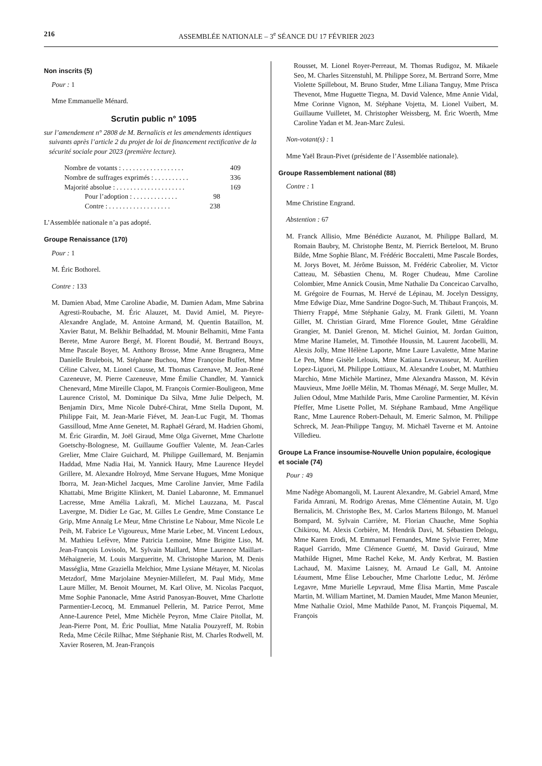216 ASSEMBLÉE NATIONALE – 3<sup>e</sup> SÉANCE DU 17 FÉVRIER 2023
Non inscrits (5)
Pour : 1
Mme Emmanuelle Ménard.
Scrutin public n° 1095
sur l’amendement n° 2808 de M. Bernalicis et les amendements identiques suivants après l’article 2 du projet de loi de financement rectificative de la sécurité sociale pour 2023 (première lecture).
Nombre de votants : . . . . . . . . . . . . . . . . . . 409
Nombre de suffrages exprimés : . . . . . . . . . . 336
Majorité absolue : . . . . . . . . . . . . . . . . . . . . 169
Pour l’adoption : . . . . . . . . . . . . . 98
Contre : . . . . . . . . . . . . . . . . . . 238
L’Assemblée nationale n’a pas adopté.
Groupe Renaissance (170)
Pour : 1
M. Éric Bothorel.
Contre : 133
M. Damien Abad, Mme Caroline Abadie, M. Damien Adam, Mme Sabrina Agresti-Roubache, M. Éric Alauzet, M. David Amiel, M. Pieyre-Alexandre Anglade, M. Antoine Armand, M. Quentin Bataillon, M. Xavier Batut, M. Belkhir Belhaddad, M. Mounir Belhamiti, Mme Fanta Berete, Mme Aurore Bergé, M. Florent Boudié, M. Bertrand Bouyx, Mme Pascale Boyer, M. Anthony Brosse, Mme Anne Brugnera, Mme Danielle Brulebois, M. Stéphane Buchou, Mme Françoise Buffet, Mme Céline Calvez, M. Lionel Causse, M. Thomas Cazenave, M. Jean-René Cazeneuve, M. Pierre Cazeneuve, Mme Émilie Chandler, M. Yannick Chenevard, Mme Mireille Clapot, M. François Cormier-Bouligeon, Mme Laurence Cristol, M. Dominique Da Silva, Mme Julie Delpech, M. Benjamin Dirx, Mme Nicole Dubré-Chirat, Mme Stella Dupont, M. Philippe Fait, M. Jean-Marie Fiévet, M. Jean-Luc Fugit, M. Thomas Gassilloud, Mme Anne Genetet, M. Raphaël Gérard, M. Hadrien Ghomi, M. Éric Girardin, M. Joël Giraud, Mme Olga Givernet, Mme Charlotte Goetschy-Bolognese, M. Guillaume Gouffier Valente, M. Jean-Carles Grelier, Mme Claire Guichard, M. Philippe Guillemard, M. Benjamin Haddad, Mme Nadia Hai, M. Yannick Haury, Mme Laurence Heydel Grillere, M. Alexandre Holroyd, Mme Servane Hugues, Mme Monique Iborra, M. Jean-Michel Jacques, Mme Caroline Janvier, Mme Fadila Khattabi, Mme Brigitte Klinkert, M. Daniel Labaronne, M. Emmanuel Lacresse, Mme Amélia Lakrafi, M. Michel Lauzzana, M. Pascal Lavergne, M. Didier Le Gac, M. Gilles Le Gendre, Mme Constance Le Grip, Mme Annaïg Le Meur, Mme Christine Le Nabour, Mme Nicole Le Peih, M. Fabrice Le Vigoureux, Mme Marie Lebec, M. Vincent Ledoux, M. Mathieu Lefèvre, Mme Patricia Lemoine, Mme Brigitte Liso, M. Jean-François Lovisolo, M. Sylvain Maillard, Mme Laurence Maillart-Méhaignerie, M. Louis Margueritte, M. Christophe Marion, M. Denis Masséglia, Mme Graziella Melchior, Mme Lysiane Métayer, M. Nicolas Metzdorf, Mme Marjolaine Meynier-Millefert, M. Paul Midy, Mme Laure Miller, M. Benoit Mournet, M. Karl Olive, M. Nicolas Pacquot, Mme Sophie Panonacle, Mme Astrid Panosyan-Bouvet, Mme Charlotte Parmentier-Lecocq, M. Emmanuel Pellerin, M. Patrice Perrot, Mme Anne-Laurence Petel, Mme Michèle Peyron, Mme Claire Pitollat, M. Jean-Pierre Pont, M. Éric Poulliat, Mme Natalia Pouzyreff, M. Robin Reda, Mme Cécile Rilhac, Mme Stéphanie Rist, M. Charles Rodwell, M. Xavier Roseren, M. Jean-François
Rousset, M. Lionel Royer-Perreaut, M. Thomas Rudigoz, M. Mikaele Seo, M. Charles Sitzenstuhl, M. Philippe Sorez, M. Bertrand Sorre, Mme Violette Spillebout, M. Bruno Studer, Mme Liliana Tanguy, Mme Prisca Thevenot, Mme Huguette Tiegna, M. David Valence, Mme Annie Vidal, Mme Corinne Vignon, M. Stéphane Vojetta, M. Lionel Vuibert, M. Guillaume Vuilletet, M. Christopher Weissberg, M. Éric Woerth, Mme Caroline Yadan et M. Jean-Marc Zulesi.
Non-votant(s) : 1
Mme Yaël Braun-Pivet (présidente de l’Assemblée nationale).
Groupe Rassemblement national (88)
Contre : 1
Mme Christine Engrand.
Abstention : 67
M. Franck Allisio, Mme Bénédicte Auzanot, M. Philippe Ballard, M. Romain Baubry, M. Christophe Bentz, M. Pierrick Berteloot, M. Bruno Bilde, Mme Sophie Blanc, M. Frédéric Boccaletti, Mme Pascale Bordes, M. Jorys Bovet, M. Jérôme Buisson, M. Frédéric Cabrolier, M. Victor Catteau, M. Sébastien Chenu, M. Roger Chudeau, Mme Caroline Colombier, Mme Annick Cousin, Mme Nathalie Da Conceicao Carvalho, M. Grégoire de Fournas, M. Hervé de Lépinau, M. Jocelyn Dessigny, Mme Edwige Diaz, Mme Sandrine Dogor-Such, M. Thibaut François, M. Thierry Frappé, Mme Stéphanie Galzy, M. Frank Giletti, M. Yoann Gillet, M. Christian Girard, Mme Florence Goulet, Mme Géraldine Grangier, M. Daniel Grenon, M. Michel Guiniot, M. Jordan Guitton, Mme Marine Hamelet, M. Timothée Houssin, M. Laurent Jacobelli, M. Alexis Jolly, Mme Hélène Laporte, Mme Laure Lavalette, Mme Marine Le Pen, Mme Gisèle Lelouis, Mme Katiana Levavasseur, M. Aurélien Lopez-Liguori, M. Philippe Lottiaux, M. Alexandre Loubet, M. Matthieu Marchio, Mme Michèle Martinez, Mme Alexandra Masson, M. Kévin Mauvieux, Mme Joëlle Mélin, M. Thomas Ménagé, M. Serge Muller, M. Julien Odoul, Mme Mathilde Paris, Mme Caroline Parmentier, M. Kévin Pfeffer, Mme Lisette Pollet, M. Stéphane Rambaud, Mme Angélique Ranc, Mme Laurence Robert-Dehault, M. Emeric Salmon, M. Philippe Schreck, M. Jean-Philippe Tanguy, M. Michaël Taverne et M. Antoine Villedieu.
Groupe La France insoumise-Nouvelle Union populaire, écologique et sociale (74)
Pour : 49
Mme Nadège Abomangoli, M. Laurent Alexandre, M. Gabriel Amard, Mme Farida Amrani, M. Rodrigo Arenas, Mme Clémentine Autain, M. Ugo Bernalicis, M. Christophe Bex, M. Carlos Martens Bilongo, M. Manuel Bompard, M. Sylvain Carrière, M. Florian Chauche, Mme Sophia Chikirou, M. Alexis Corbière, M. Hendrik Davi, M. Sébastien Delogu, Mme Karen Erodi, M. Emmanuel Fernandes, Mme Sylvie Ferrer, Mme Raquel Garrido, Mme Clémence Guetté, M. David Guiraud, Mme Mathilde Hignet, Mme Rachel Keke, M. Andy Kerbrat, M. Bastien Lachaud, M. Maxime Laisney, M. Arnaud Le Gall, M. Antoine Léaument, Mme Élise Leboucher, Mme Charlotte Leduc, M. Jérôme Legavre, Mme Murielle Lepvraud, Mme Élisa Martin, Mme Pascale Martin, M. William Martinet, M. Damien Maudet, Mme Manon Meunier, Mme Nathalie Oziol, Mme Mathilde Panot, M. François Piquemal, M. François